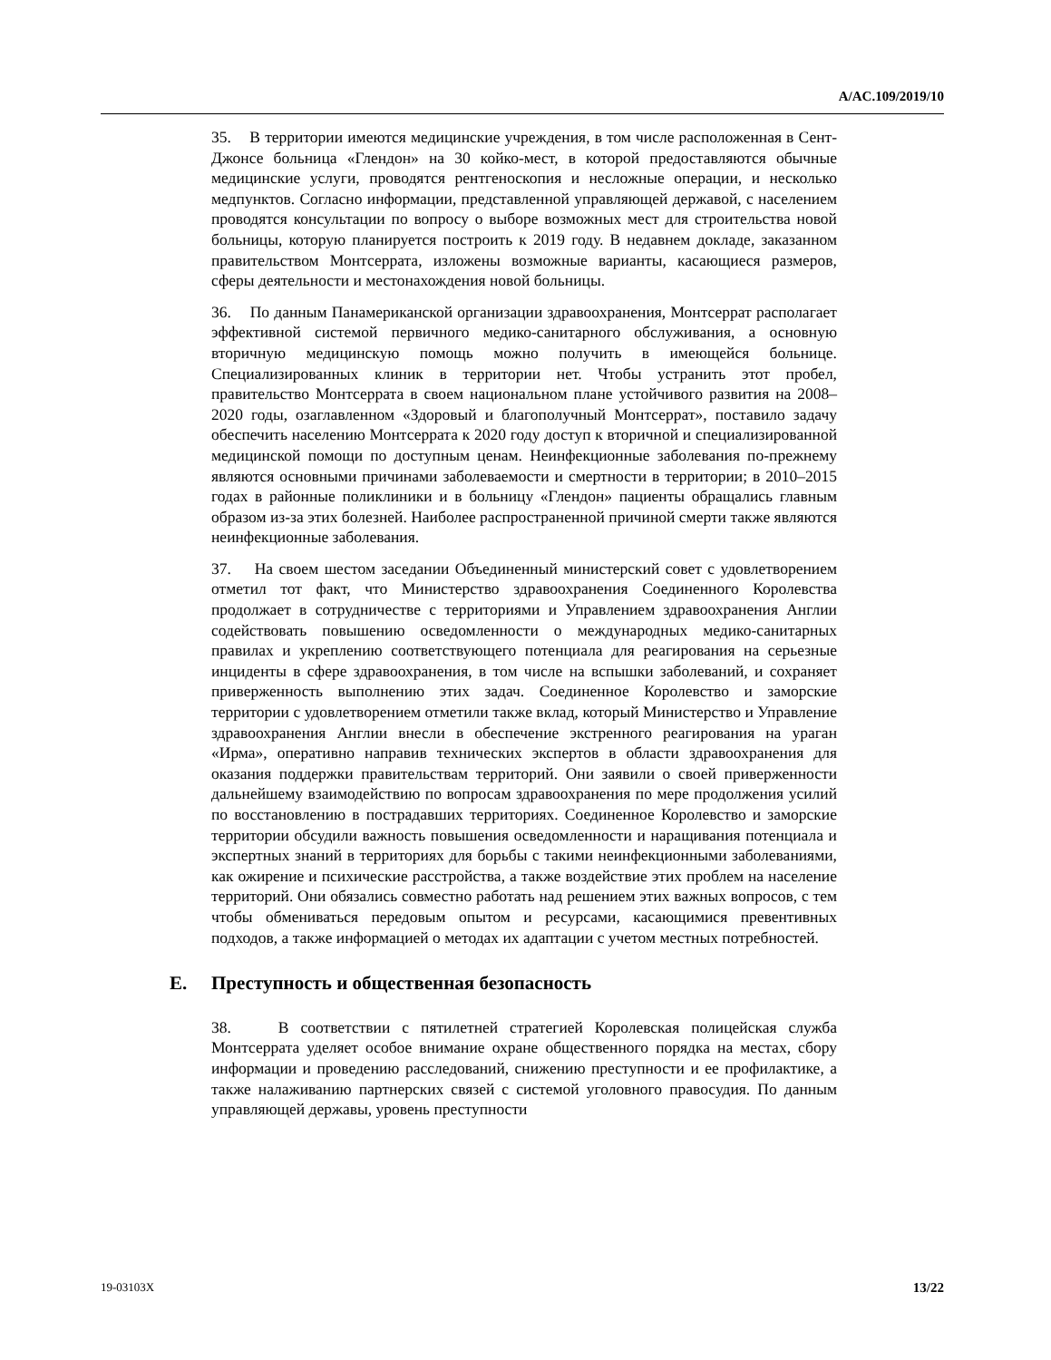A/AC.109/2019/10
35. В территории имеются медицинские учреждения, в том числе расположенная в Сент-Джонсе больница «Глендон» на 30 койко-мест, в которой предоставляются обычные медицинские услуги, проводятся рентгеноскопия и несложные операции, и несколько медпунктов. Согласно информации, представленной управляющей державой, с населением проводятся консультации по вопросу о выборе возможных мест для строительства новой больницы, которую планируется построить к 2019 году. В недавнем докладе, заказанном правительством Монтсеррата, изложены возможные варианты, касающиеся размеров, сферы деятельности и местонахождения новой больницы.
36. По данным Панамериканской организации здравоохранения, Монтсеррат располагает эффективной системой первичного медико-санитарного обслуживания, а основную вторичную медицинскую помощь можно получить в имеющейся больнице. Специализированных клиник в территории нет. Чтобы устранить этот пробел, правительство Монтсеррата в своем национальном плане устойчивого развития на 2008–2020 годы, озаглавленном «Здоровый и благополучный Монтсеррат», поставило задачу обеспечить населению Монтсеррата к 2020 году доступ к вторичной и специализированной медицинской помощи по доступным ценам. Неинфекционные заболевания по-прежнему являются основными причинами заболеваемости и смертности в территории; в 2010–2015 годах в районные поликлиники и в больницу «Глендон» пациенты обращались главным образом из-за этих болезней. Наиболее распространенной причиной смерти также являются неинфекционные заболевания.
37. На своем шестом заседании Объединенный министерский совет с удовлетворением отметил тот факт, что Министерство здравоохранения Соединенного Королевства продолжает в сотрудничестве с территориями и Управлением здравоохранения Англии содействовать повышению осведомленности о международных медико-санитарных правилах и укреплению соответствующего потенциала для реагирования на серьезные инциденты в сфере здравоохранения, в том числе на вспышки заболеваний, и сохраняет приверженность выполнению этих задач. Соединенное Королевство и заморские территории с удовлетворением отметили также вклад, который Министерство и Управление здравоохранения Англии внесли в обеспечение экстренного реагирования на ураган «Ирма», оперативно направив технических экспертов в области здравоохранения для оказания поддержки правительствам территорий. Они заявили о своей приверженности дальнейшему взаимодействию по вопросам здравоохранения по мере продолжения усилий по восстановлению в пострадавших территориях. Соединенное Королевство и заморские территории обсудили важность повышения осведомленности и наращивания потенциала и экспертных знаний в территориях для борьбы с такими неинфекционными заболеваниями, как ожирение и психические расстройства, а также воздействие этих проблем на население территорий. Они обязались совместно работать над решением этих важных вопросов, с тем чтобы обмениваться передовым опытом и ресурсами, касающимися превентивных подходов, а также информацией о методах их адаптации с учетом местных потребностей.
E. Преступность и общественная безопасность
38. В соответствии с пятилетней стратегией Королевская полицейская служба Монтсеррата уделяет особое внимание охране общественного порядка на местах, сбору информации и проведению расследований, снижению преступности и ее профилактике, а также налаживанию партнерских связей с системой уголовного правосудия. По данным управляющей державы, уровень преступности
19-03103X 13/22